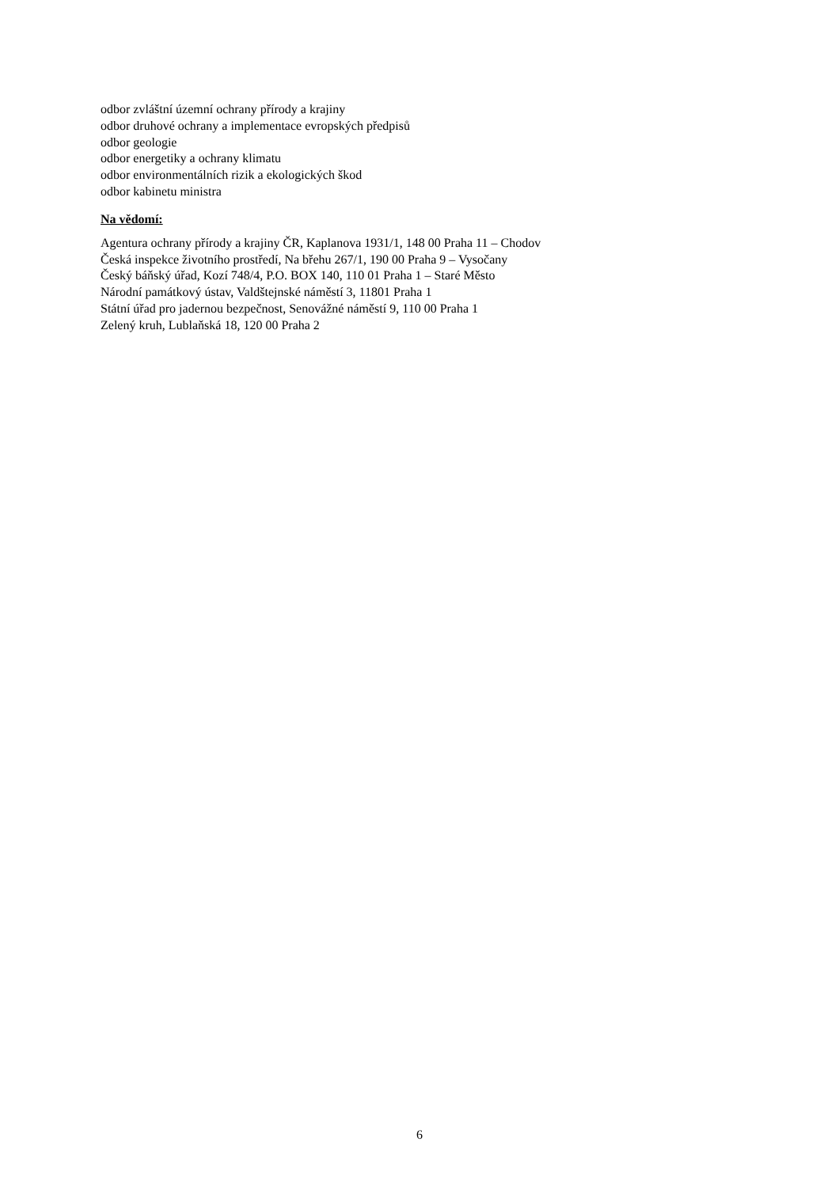odbor zvláštní územní ochrany přírody a krajiny
odbor druhové ochrany a implementace evropských předpisů
odbor geologie
odbor energetiky a ochrany klimatu
odbor environmentálních rizik a ekologických škod
odbor kabinetu ministra
Na vědomí:
Agentura ochrany přírody a krajiny ČR, Kaplanova 1931/1, 148 00 Praha 11 – Chodov
Česká inspekce životního prostředí, Na břehu 267/1, 190 00 Praha 9 – Vysočany
Český báňský úřad, Kozí 748/4, P.O. BOX 140, 110 01 Praha 1 – Staré Město
Národní památkový ústav, Valdštejnské náměstí 3, 11801 Praha 1
Státní úřad pro jadernou bezpečnost, Senovážné náměstí 9, 110 00 Praha 1
Zelený kruh, Lublaňská 18, 120 00 Praha 2
6